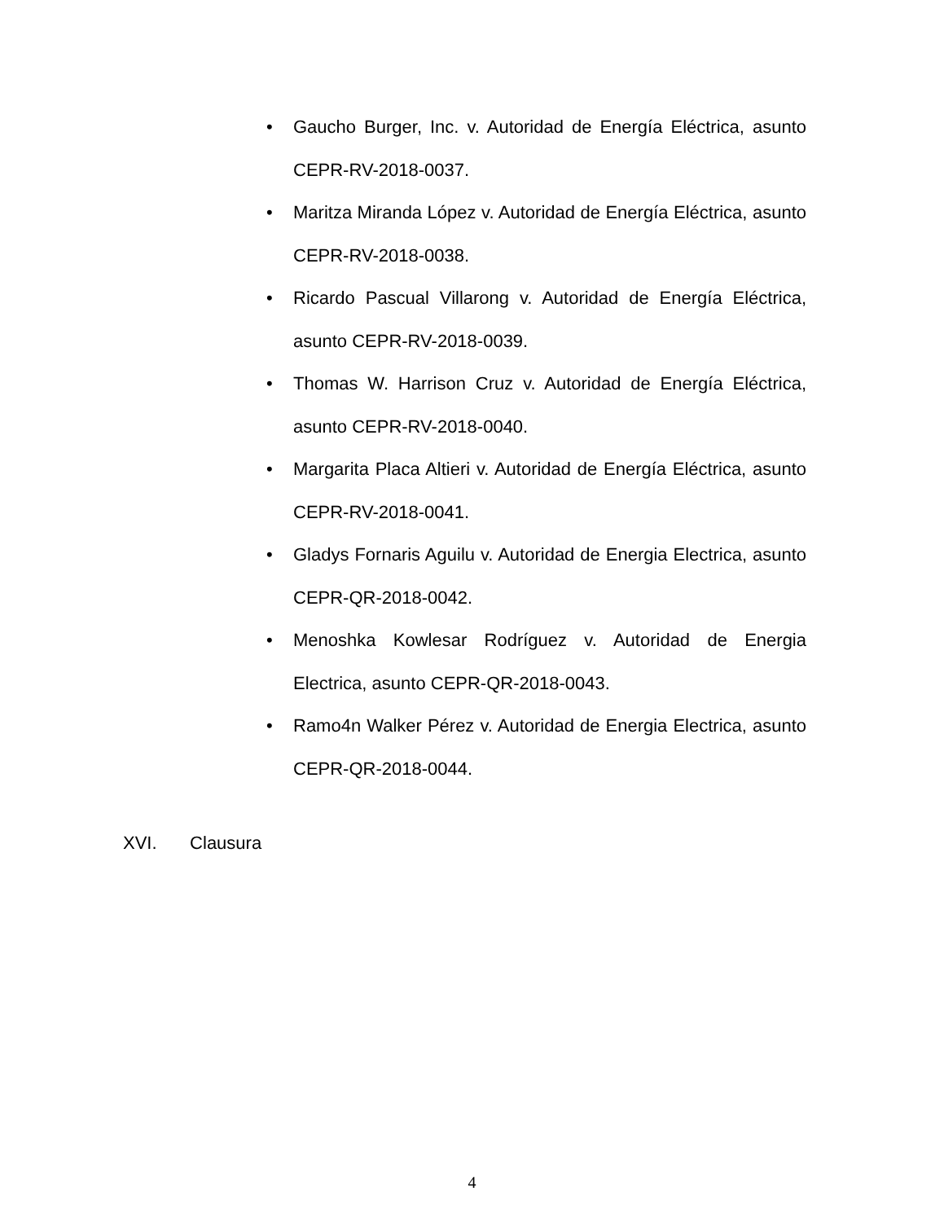• Gaucho Burger, Inc. v. Autoridad de Energía Eléctrica, asunto CEPR-RV-2018-0037.
• Maritza Miranda López v. Autoridad de Energía Eléctrica, asunto CEPR-RV-2018-0038.
• Ricardo Pascual Villarong v. Autoridad de Energía Eléctrica, asunto CEPR-RV-2018-0039.
• Thomas W. Harrison Cruz v. Autoridad de Energía Eléctrica, asunto CEPR-RV-2018-0040.
• Margarita Placa Altieri v. Autoridad de Energía Eléctrica, asunto CEPR-RV-2018-0041.
• Gladys Fornaris Aguilu v. Autoridad de Energia Electrica, asunto CEPR-QR-2018-0042.
• Menoshka Kowlesar Rodríguez v. Autoridad de Energia Electrica, asunto CEPR-QR-2018-0043.
• Ramo4n Walker Pérez v. Autoridad de Energia Electrica, asunto CEPR-QR-2018-0044.
XVI. Clausura
4